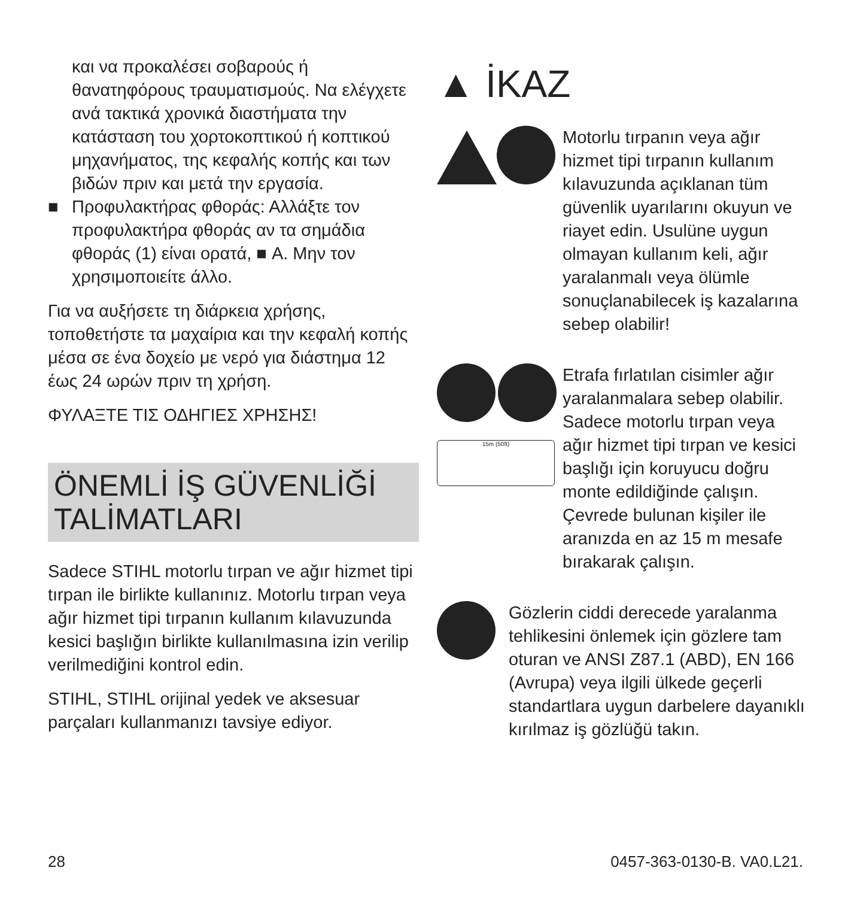και να προκαλέσει σοβαρούς ή θανατηφόρους τραυματισμούς. Να ελέγχετε ανά τακτικά χρονικά διαστήματα την κατάσταση του χορτοκοπτικού ή κοπτικού μηχανήματος, της κεφαλής κοπής και των βιδών πριν και μετά την εργασία.
■ Προφυλακτήρας φθοράς: Αλλάξτε τον προφυλακτήρα φθοράς αν τα σημάδια φθοράς (1) είναι ορατά, ■ A. Μην τον χρησιμοποιείτε άλλο.
Για να αυξήσετε τη διάρκεια χρήσης, τοποθετήστε τα μαχαίρια και την κεφαλή κοπής μέσα σε ένα δοχείο με νερό για διάστημα 12 έως 24 ωρών πριν τη χρήση.
ΦΥΛΑΞΤΕ ΤΙΣ ΟΔΗΓΙΕΣ ΧΡΗΣΗΣ!
ÖNEMLİ İŞ GÜVENLİĞİ TALİMATLARI
Sadece STIHL motorlu tırpan ve ağır hizmet tipi tırpan ile birlikte kullanınız. Motorlu tırpan veya ağır hizmet tipi tırpanın kullanım kılavuzunda kesici başlığın birlikte kullanılmasına izin verilip verilmediğini kontrol edin.
STIHL, STIHL orijinal yedek ve aksesuar parçaları kullanmanızı tavsiye ediyor.
▲ İKAZ
Motorlu tırpanın veya ağır hizmet tipi tırpanın kullanım kılavuzunda açıklanan tüm güvenlik uyarılarını okuyun ve riayet edin. Usulüne uygun olmayan kullanım keli, ağır yaralanmalı veya ölümle sonuçlanabilecek iş kazalarına sebep olabilir!
15m (50ft)
Etrafa fırlatılan cisimler ağır yaralanmalara sebep olabilir. Sadece motorlu tırpan veya ağır hizmet tipi tırpan ve kesici başlığı için koruyucu doğru monte edildiğinde çalışın. Çevrede bulunan kişiler ile aranızda en az 15 m mesafe bırakarak çalışın.
Gözlerin ciddi derecede yaralanma tehlikesini önlemek için gözlere tam oturan ve ANSI Z87.1 (ABD), EN 166 (Avrupa) veya ilgili ülkede geçerli standartlara uygun darbelere dayanıklı kırılmaz iş gözlüğü takın.
28 0457-363-0130-B. VA0.L21.